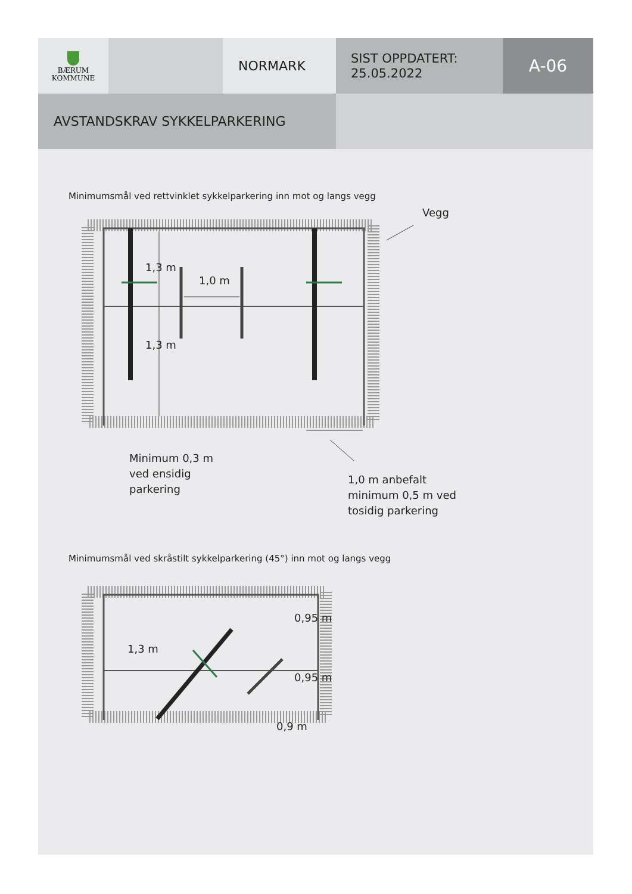BÆRUM
KOMMUNE
NORMARK
SIST OPPDATERT:
25.05.2022
A-06
AVSTANDSKRAV SYKKELPARKERING
Minimumsmål ved rettvinklet sykkelparkering inn mot og langs vegg
Vegg
1,0 m
1,3 m
1,3 m
Minimum 0,3 m
ved ensidig
parkering
1,0 m anbefalt
minimum 0,5 m ved
tosidig parkering
Minimumsmål ved skråstilt sykkelparkering (45°) inn mot og langs vegg
1,3 m
0,95 m
0,95 m
0,9 m